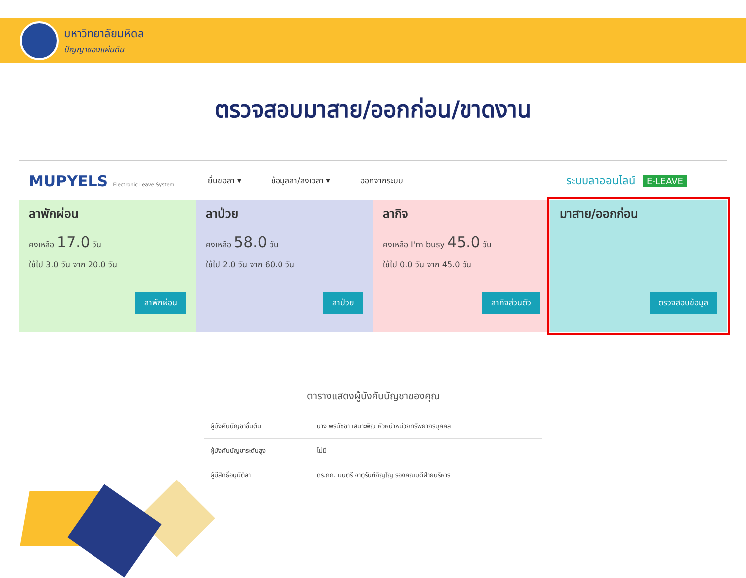มหาวิทยาลัยมหิดล
ปัญญาของแผ่นดิน
ตรวจสอบมาสาย/ออกก่อน/ขาดงาน
MUPYELS Electronic Leave System
ยื่นขอลา ▾ ข้อมูลลา/ลงเวลา ▾ ออกจากระบบ
ระบบลาออนไลน์ E-LEAVE
ลาพักผ่อน
คงเหลือ 17.0 วัน
ใช้ไป 3.0 วัน จาก 20.0 วัน
ลาพักผ่อน
ลาป่วย
คงเหลือ 58.0 วัน
ใช้ไป 2.0 วัน จาก 60.0 วัน
ลาป่วย
ลากิจ
คงเหลือ I'm busy 45.0 วัน
ใช้ไป 0.0 วัน จาก 45.0 วัน
ลากิจส่วนตัว
มาสาย/ออกก่อน
ตรวจสอบข้อมูล
ตารางแสดงผู้บังคับบัญชาของคุณ
| ผู้บังคับบัญชาชั้นต้น | นาง พรนัชชา เสนาะพิณ หัวหน้าหน่วยทรัพยากรบุคคล |
| ผู้บังคับบัญชาระดับสูง | ไม่มี |
| ผู้มีสิทธิ์อนุมัติลา | ดร.ภก. มนตรี จาตุรันต์ภิญโญ รองคณบดีฝ่ายบริหาร |